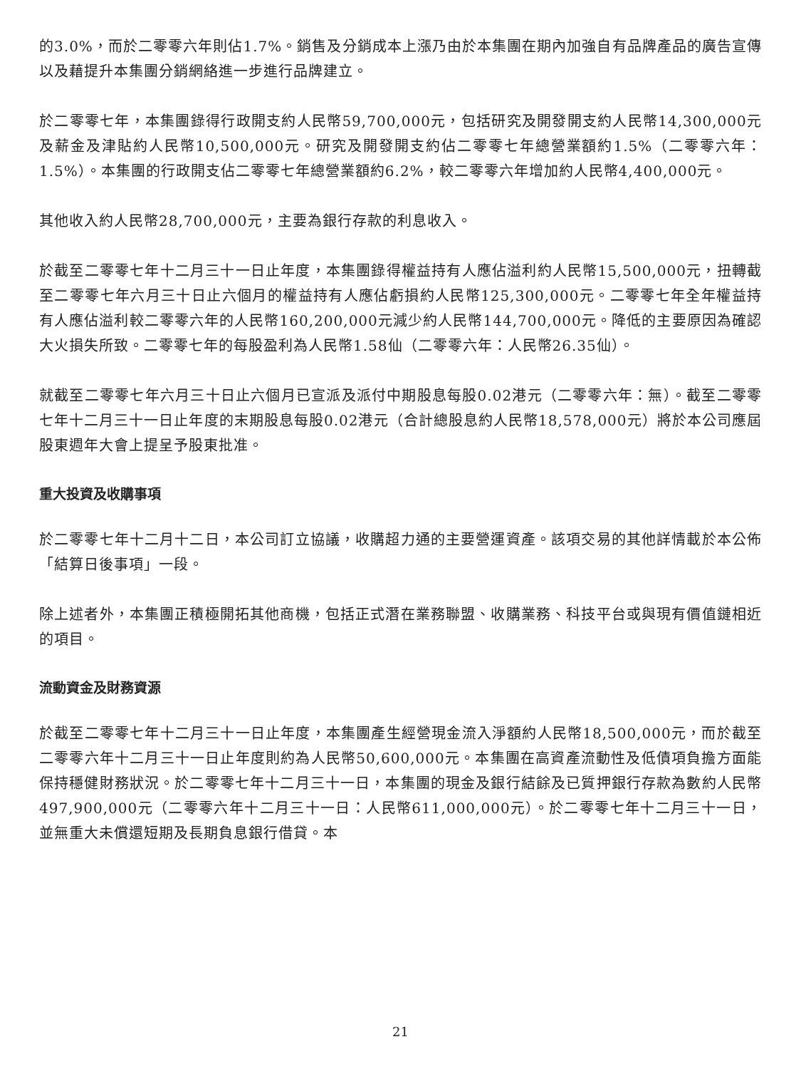的3.0%，而於二零零六年則佔1.7%。銷售及分銷成本上漲乃由於本集團在期內加強自有品牌產品的廣告宣傳以及藉提升本集團分銷網絡進一步進行品牌建立。
於二零零七年，本集團錄得行政開支約人民幣59,700,000元，包括研究及開發開支約人民幣14,300,000元及薪金及津貼約人民幣10,500,000元。研究及開發開支約佔二零零七年總營業額約1.5%（二零零六年：1.5%）。本集團的行政開支佔二零零七年總營業額約6.2%，較二零零六年增加約人民幣4,400,000元。
其他收入約人民幣28,700,000元，主要為銀行存款的利息收入。
於截至二零零七年十二月三十一日止年度，本集團錄得權益持有人應佔溢利約人民幣15,500,000元，扭轉截至二零零七年六月三十日止六個月的權益持有人應佔虧損約人民幣125,300,000元。二零零七年全年權益持有人應佔溢利較二零零六年的人民幣160,200,000元減少約人民幣144,700,000元。降低的主要原因為確認大火損失所致。二零零七年的每股盈利為人民幣1.58仙（二零零六年：人民幣26.35仙）。
就截至二零零七年六月三十日止六個月已宣派及派付中期股息每股0.02港元（二零零六年：無）。截至二零零七年十二月三十一日止年度的末期股息每股0.02港元（合計總股息約人民幣18,578,000元）將於本公司應屆股東週年大會上提呈予股東批准。
重大投資及收購事項
於二零零七年十二月十二日，本公司訂立協議，收購超力通的主要營運資產。該項交易的其他詳情載於本公佈「結算日後事項」一段。
除上述者外，本集團正積極開拓其他商機，包括正式潛在業務聯盟、收購業務、科技平台或與現有價值鏈相近的項目。
流動資金及財務資源
於截至二零零七年十二月三十一日止年度，本集團產生經營現金流入淨額約人民幣18,500,000元，而於截至二零零六年十二月三十一日止年度則約為人民幣50,600,000元。本集團在高資產流動性及低債項負擔方面能保持穩健財務狀況。於二零零七年十二月三十一日，本集團的現金及銀行結餘及已質押銀行存款為數約人民幣497,900,000元（二零零六年十二月三十一日：人民幣611,000,000元）。於二零零七年十二月三十一日，並無重大未償還短期及長期負息銀行借貸。本
21